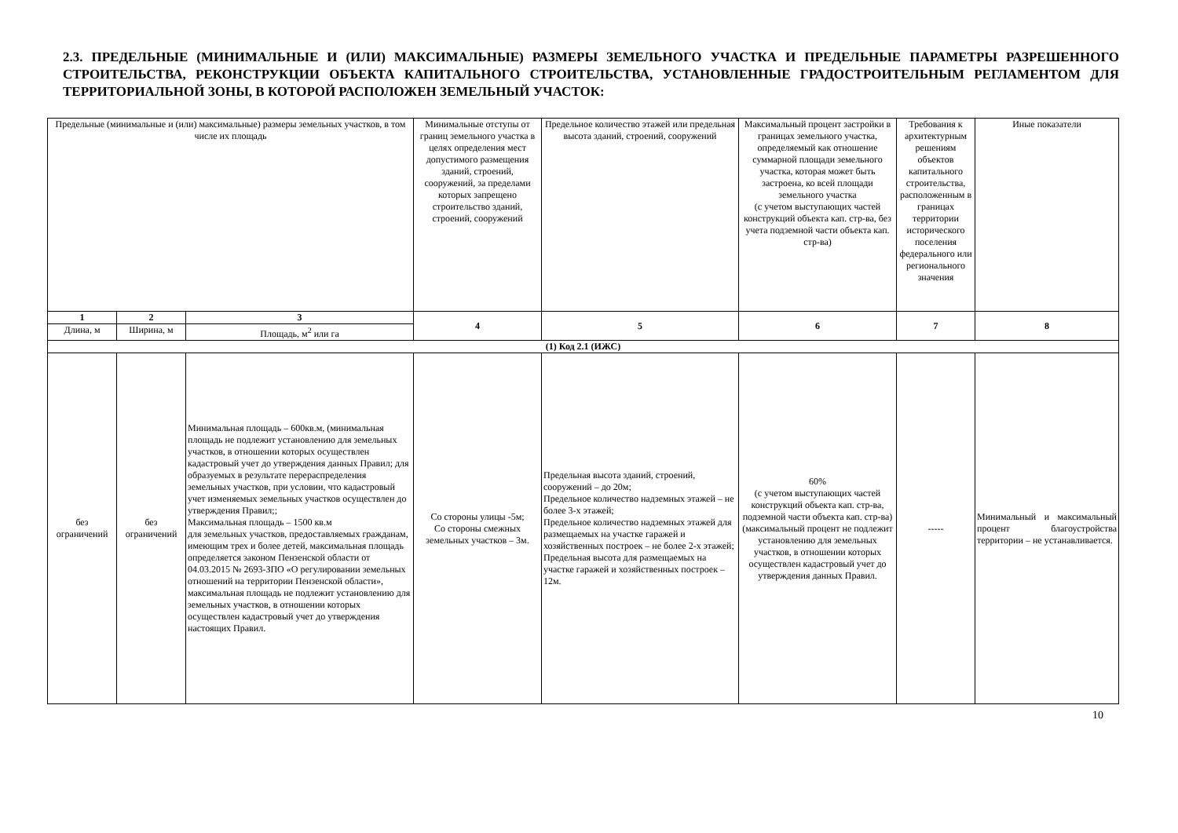2.3. ПРЕДЕЛЬНЫЕ (МИНИМАЛЬНЫЕ И (ИЛИ) МАКСИМАЛЬНЫЕ) РАЗМЕРЫ ЗЕМЕЛЬНОГО УЧАСТКА И ПРЕДЕЛЬНЫЕ ПАРАМЕТРЫ РАЗРЕШЕННОГО СТРОИТЕЛЬСТВА, РЕКОНСТРУКЦИИ ОБЪЕКТА КАПИТАЛЬНОГО СТРОИТЕЛЬСТВА, УСТАНОВЛЕННЫЕ ГРАДОСТРОИТЕЛЬНЫМ РЕГЛАМЕНТОМ ДЛЯ ТЕРРИТОРИАЛЬНОЙ ЗОНЫ, В КОТОРОЙ РАСПОЛОЖЕН ЗЕМЕЛЬНЫЙ УЧАСТОК:
| Предельные (минимальные и (или) максимальные) размеры земельных участков, в том числе их площадь | | | Минимальные отступы от границ земельного участка в целях определения мест допустимого размещения зданий, строений, сооружений, за пределами которых запрещено строительство зданий, строений, сооружений | Предельное количество этажей или предельная высота зданий, строений, сооружений | Максимальный процент застройки в границах земельного участка, определяемый как отношение суммарной площади земельного участка, которая может быть застроена, ко всей площади земельного участка (с учетом выступающих частей конструкций объекта кап. стр-ва, без учета подземной части объекта кап. стр-ва) | Требования к архитектурным решениям объектов капитального строительства, расположенным в границах территории исторического поселения федерального или регионального значения | Иные показатели |
| --- | --- | --- | --- | --- | --- | --- | --- |
| 1 | 2 | 3 | 4 | 5 | 6 | 7 | 8 |
| Длина, м | Ширина, м | Площадь, м<sup>2</sup> или га | | | | | |
| (1) Код 2.1 (ИЖС) | | | | | | | |
| без ограничений | без ограничений | Минимальная площадь – 600кв.м, (минимальная площадь не подлежит установлению для земельных участков, в отношении которых осуществлен кадастровый учет до утверждения данных Правил; для образуемых в результате перераспределения земельных участков, при условии, что кадастровый учет изменяемых земельных участков осуществлен до утверждения Правил;; Максимальная площадь – 1500 кв.м для земельных участков, предоставляемых гражданам, имеющим трех и более детей, максимальная площадь определяется законом Пензенской области от 04.03.2015 № 2693-ЗПО «О регулировании земельных отношений на территории Пензенской области», максимальная площадь не подлежит установлению для земельных участков, в отношении которых осуществлен кадастровый учет до утверждения настоящих Правил. | Со стороны улицы -5м; Со стороны смежных земельных участков – 3м. | Предельная высота зданий, строений, сооружений – до 20м; Предельное количество надземных этажей – не более 3-х этажей; Предельное количество надземных этажей для размещаемых на участке гаражей и хозяйственных построек – не более 2-х этажей; Предельная высота для размещаемых на участке гаражей и хозяйственных построек – 12м. | 60% (с учетом выступающих частей конструкций объекта кап. стр-ва, подземной части объекта кап. стр-ва) (максимальный процент не подлежит установлению для земельных участков, в отношении которых осуществлен кадастровый учет до утверждения данных Правил. | ----- | Минимальный и максимальный процент благоустройства территории – не устанавливается. |
10